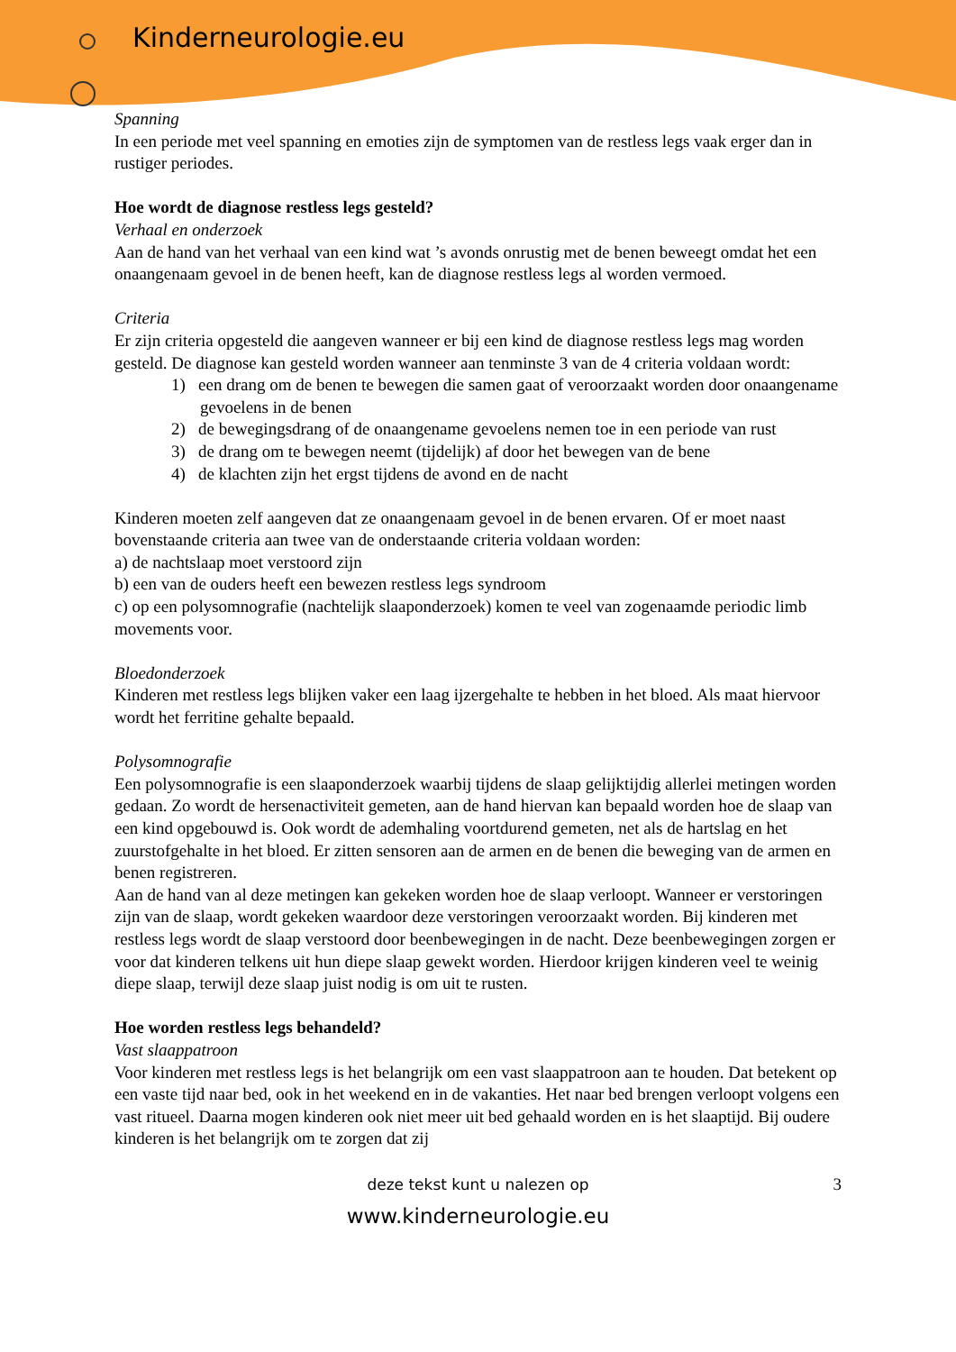Kinderneurologie.eu
Spanning
In een periode met veel spanning en emoties zijn de symptomen van de restless legs vaak erger dan in rustiger periodes.
Hoe wordt de diagnose restless legs gesteld?
Verhaal en onderzoek
Aan de hand van het verhaal van een kind wat ’s avonds onrustig met de benen beweegt omdat het een onaangenaam gevoel in de benen heeft, kan de diagnose restless legs al worden vermoed.
Criteria
Er zijn criteria opgesteld die aangeven wanneer er bij een kind de diagnose restless legs mag worden gesteld. De diagnose kan gesteld worden wanneer aan tenminste 3 van de 4 criteria voldaan wordt:
1) een drang om de benen te bewegen die samen gaat of veroorzaakt worden door onaangename gevoelens in de benen
2) de bewegingsdrang of de onaangename gevoelens nemen toe in een periode van rust
3) de drang om te bewegen neemt (tijdelijk) af door het bewegen van de bene
4) de klachten zijn het ergst tijdens de avond en de nacht
Kinderen moeten zelf aangeven dat ze onaangenaam gevoel in de benen ervaren. Of er moet naast bovenstaande criteria aan twee van de onderstaande criteria voldaan worden:
a) de nachtslaap moet verstoord zijn
b) een van de ouders heeft een bewezen restless legs syndroom
c) op een polysomnografie (nachtelijk slaaponderzoek) komen te veel van zogenaamde periodic limb movements voor.
Bloedonderzoek
Kinderen met restless legs blijken vaker een laag ijzergehalte te hebben in het bloed. Als maat hiervoor wordt het ferritine gehalte bepaald.
Polysomnografie
Een polysomnografie is een slaaponderzoek waarbij tijdens de slaap gelijktijdig allerlei metingen worden gedaan. Zo wordt de hersenactiviteit gemeten, aan de hand hiervan kan bepaald worden hoe de slaap van een kind opgebouwd is. Ook wordt de ademhaling voortdurend gemeten, net als de hartslag en het zuurstofgehalte in het bloed. Er zitten sensoren aan de armen en de benen die beweging van de armen en benen registreren.
Aan de hand van al deze metingen kan gekeken worden hoe de slaap verloopt. Wanneer er verstoringen zijn van de slaap, wordt gekeken waardoor deze verstoringen veroorzaakt worden. Bij kinderen met restless legs wordt de slaap verstoord door beenbewegingen in de nacht. Deze beenbewegingen zorgen er voor dat kinderen telkens uit hun diepe slaap gewekt worden. Hierdoor krijgen kinderen veel te weinig diepe slaap, terwijl deze slaap juist nodig is om uit te rusten.
Hoe worden restless legs behandeld?
Vast slaappatroon
Voor kinderen met restless legs is het belangrijk om een vast slaappatroon aan te houden. Dat betekent op een vaste tijd naar bed, ook in het weekend en in de vakanties. Het naar bed brengen verloopt volgens een vast ritueel. Daarna mogen kinderen ook niet meer uit bed gehaald worden en is het slaaptijd. Bij oudere kinderen is het belangrijk om te zorgen dat zij
deze tekst kunt u nalezen op
3
www.kinderneurologie.eu